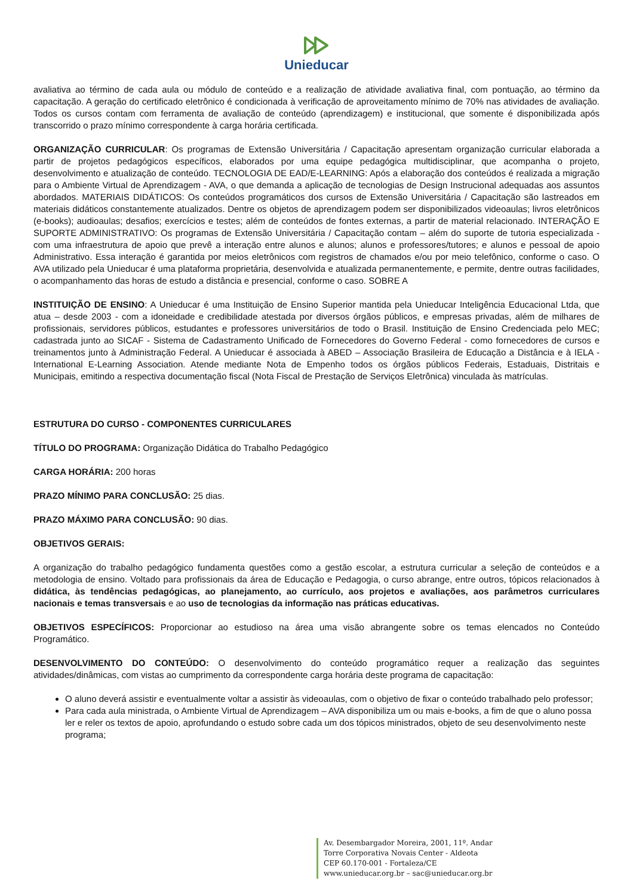Unieducar
avaliativa ao término de cada aula ou módulo de conteúdo e a realização de atividade avaliativa final, com pontuação, ao término da capacitação. A geração do certificado eletrônico é condicionada à verificação de aproveitamento mínimo de 70% nas atividades de avaliação. Todos os cursos contam com ferramenta de avaliação de conteúdo (aprendizagem) e institucional, que somente é disponibilizada após transcorrido o prazo mínimo correspondente à carga horária certificada.
ORGANIZAÇÃO CURRICULAR: Os programas de Extensão Universitária / Capacitação apresentam organização curricular elaborada a partir de projetos pedagógicos específicos, elaborados por uma equipe pedagógica multidisciplinar, que acompanha o projeto, desenvolvimento e atualização de conteúdo. TECNOLOGIA DE EAD/E-LEARNING: Após a elaboração dos conteúdos é realizada a migração para o Ambiente Virtual de Aprendizagem - AVA, o que demanda a aplicação de tecnologias de Design Instrucional adequadas aos assuntos abordados. MATERIAIS DIDÁTICOS: Os conteúdos programáticos dos cursos de Extensão Universitária / Capacitação são lastreados em materiais didáticos constantemente atualizados. Dentre os objetos de aprendizagem podem ser disponibilizados videoaulas; livros eletrônicos (e-books); audioaulas; desafios; exercícios e testes; além de conteúdos de fontes externas, a partir de material relacionado. INTERAÇÃO E SUPORTE ADMINISTRATIVO: Os programas de Extensão Universitária / Capacitação contam – além do suporte de tutoria especializada - com uma infraestrutura de apoio que prevê a interação entre alunos e alunos; alunos e professores/tutores; e alunos e pessoal de apoio Administrativo. Essa interação é garantida por meios eletrônicos com registros de chamados e/ou por meio telefônico, conforme o caso. O AVA utilizado pela Unieducar é uma plataforma proprietária, desenvolvida e atualizada permanentemente, e permite, dentre outras facilidades, o acompanhamento das horas de estudo a distância e presencial, conforme o caso. SOBRE A
INSTITUIÇÃO DE ENSINO: A Unieducar é uma Instituição de Ensino Superior mantida pela Unieducar Inteligência Educacional Ltda, que atua – desde 2003 - com a idoneidade e credibilidade atestada por diversos órgãos públicos, e empresas privadas, além de milhares de profissionais, servidores públicos, estudantes e professores universitários de todo o Brasil. Instituição de Ensino Credenciada pelo MEC; cadastrada junto ao SICAF - Sistema de Cadastramento Unificado de Fornecedores do Governo Federal - como fornecedores de cursos e treinamentos junto à Administração Federal. A Unieducar é associada à ABED – Associação Brasileira de Educação a Distância e à IELA - International E-Learning Association. Atende mediante Nota de Empenho todos os órgãos públicos Federais, Estaduais, Distritais e Municipais, emitindo a respectiva documentação fiscal (Nota Fiscal de Prestação de Serviços Eletrônica) vinculada às matrículas.
ESTRUTURA DO CURSO - COMPONENTES CURRICULARES
TÍTULO DO PROGRAMA: Organização Didática do Trabalho Pedagógico
CARGA HORÁRIA: 200 horas
PRAZO MÍNIMO PARA CONCLUSÃO: 25 dias.
PRAZO MÁXIMO PARA CONCLUSÃO: 90 dias.
OBJETIVOS GERAIS:
A organização do trabalho pedagógico fundamenta questões como a gestão escolar, a estrutura curricular a seleção de conteúdos e a metodologia de ensino. Voltado para profissionais da área de Educação e Pedagogia, o curso abrange, entre outros, tópicos relacionados à didática, às tendências pedagógicas, ao planejamento, ao currículo, aos projetos e avaliações, aos parâmetros curriculares nacionais e temas transversais e ao uso de tecnologias da informação nas práticas educativas.
OBJETIVOS ESPECÍFICOS: Proporcionar ao estudioso na área uma visão abrangente sobre os temas elencados no Conteúdo Programático.
DESENVOLVIMENTO DO CONTEÚDO: O desenvolvimento do conteúdo programático requer a realização das seguintes atividades/dinâmicas, com vistas ao cumprimento da correspondente carga horária deste programa de capacitação:
O aluno deverá assistir e eventualmente voltar a assistir às videoaulas, com o objetivo de fixar o conteúdo trabalhado pelo professor;
Para cada aula ministrada, o Ambiente Virtual de Aprendizagem – AVA disponibiliza um ou mais e-books, a fim de que o aluno possa ler e reler os textos de apoio, aprofundando o estudo sobre cada um dos tópicos ministrados, objeto de seu desenvolvimento neste programa;
Av. Desembargador Moreira, 2001, 11º. Andar
Torre Corporativa Novais Center - Aldeota
CEP 60.170-001 - Fortaleza/CE
www.unieducar.org.br – sac@unieducar.org.br